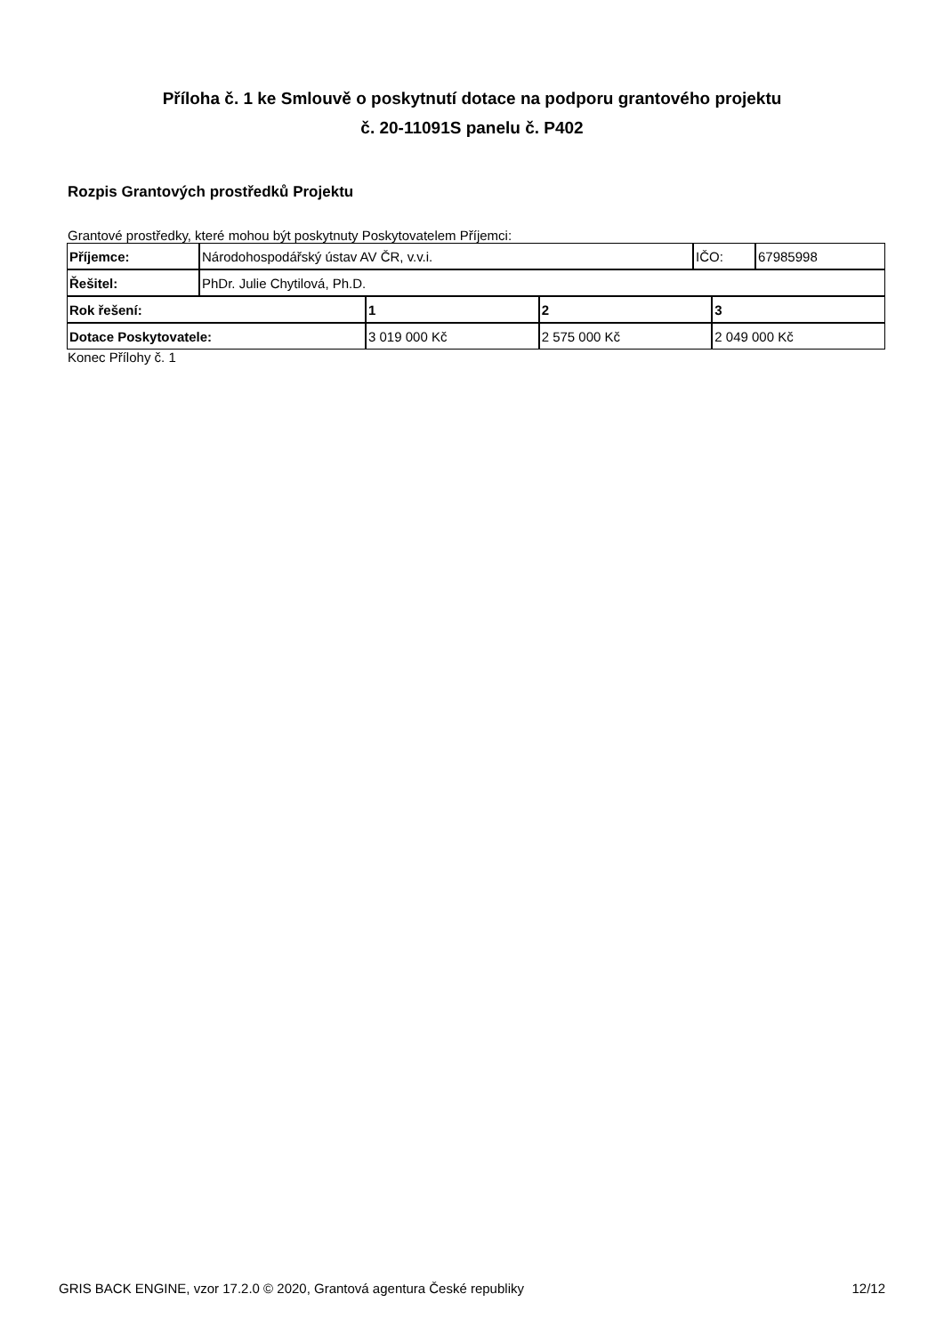Příloha č. 1 ke Smlouvě o poskytnutí dotace na podporu grantového projektu
č. 20-11091S panelu č. P402
Rozpis Grantových prostředků Projektu
Grantové prostředky, které mohou být poskytnuty Poskytovatelem Příjemci:
| Příjemce: | Národohospodářský ústav AV ČR, v.v.i. | IČO: | 67985998 |
| Řešitel: | PhDr. Julie Chytilová, Ph.D. | | |
| Rok řešení: | 1 | 2 | 3 |
| Dotace Poskytovatele: | 3 019 000 Kč | 2 575 000 Kč | 2 049 000 Kč |
Konec Přílohy č. 1
GRIS BACK ENGINE, vzor 17.2.0 © 2020, Grantová agentura České republiky 12/12